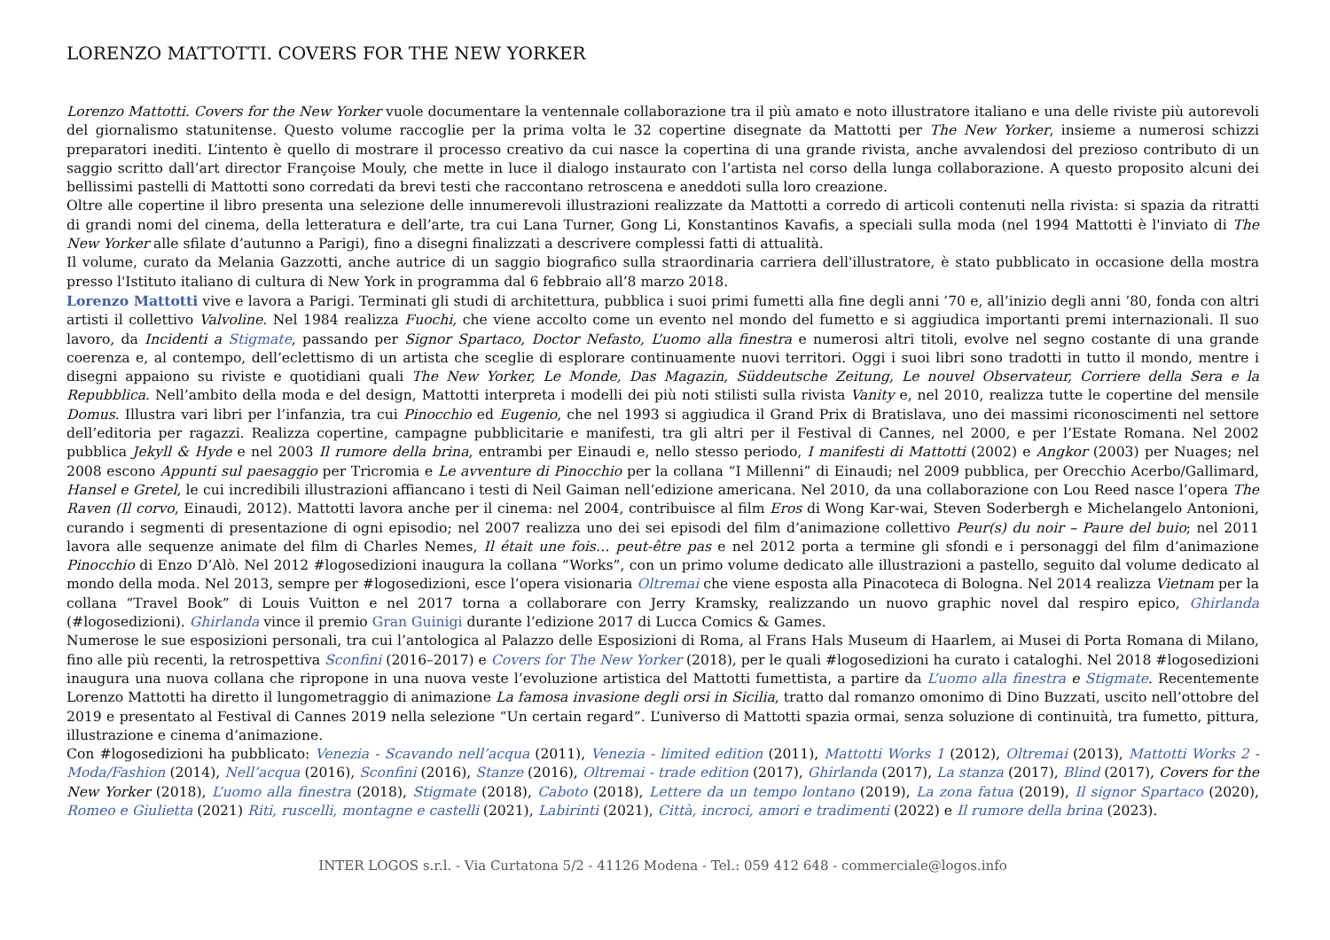LORENZO MATTOTTI. COVERS FOR THE NEW YORKER
Lorenzo Mattotti. Covers for the New Yorker vuole documentare la ventennale collaborazione tra il più amato e noto illustratore italiano e una delle riviste più autorevoli del giornalismo statunitense. Questo volume raccoglie per la prima volta le 32 copertine disegnate da Mattotti per The New Yorker, insieme a numerosi schizzi preparatori inediti. L’intento è quello di mostrare il processo creativo da cui nasce la copertina di una grande rivista, anche avvalendosi del prezioso contributo di un saggio scritto dall’art director Françoise Mouly, che mette in luce il dialogo instaurato con l’artista nel corso della lunga collaborazione. A questo proposito alcuni dei bellissimi pastelli di Mattotti sono corredati da brevi testi che raccontano retroscena e aneddoti sulla loro creazione.
Oltre alle copertine il libro presenta una selezione delle innumerevoli illustrazioni realizzate da Mattotti a corredo di articoli contenuti nella rivista: si spazia da ritratti di grandi nomi del cinema, della letteratura e dell’arte, tra cui Lana Turner, Gong Li, Konstantinos Kavafis, a speciali sulla moda (nel 1994 Mattotti è l'inviato di The New Yorker alle sfilate d’autunno a Parigi), fino a disegni finalizzati a descrivere complessi fatti di attualità.
Il volume, curato da Melania Gazzotti, anche autrice di un saggio biografico sulla straordinaria carriera dell'illustratore, è stato pubblicato in occasione della mostra presso l'Istituto italiano di cultura di New York in programma dal 6 febbraio all’8 marzo 2018.
Lorenzo Mattotti vive e lavora a Parigi. Terminati gli studi di architettura, pubblica i suoi primi fumetti alla fine degli anni ’70 e, all’inizio degli anni ’80, fonda con altri artisti il collettivo Valvoline. Nel 1984 realizza Fuochi, che viene accolto come un evento nel mondo del fumetto e si aggiudica importanti premi internazionali. Il suo lavoro, da Incidenti a Stigmate, passando per Signor Spartaco, Doctor Nefasto, L’uomo alla finestra e numerosi altri titoli, evolve nel segno costante di una grande coerenza e, al contempo, dell’eclettismo di un artista che sceglie di esplorare continuamente nuovi territori. Oggi i suoi libri sono tradotti in tutto il mondo, mentre i disegni appaiono su riviste e quotidiani quali The New Yorker, Le Monde, Das Magazin, Süddeutsche Zeitung, Le nouvel Observateur, Corriere della Sera e la Repubblica. Nell’ambito della moda e del design, Mattotti interpreta i modelli dei più noti stilisti sulla rivista Vanity e, nel 2010, realizza tutte le copertine del mensile Domus. Illustra vari libri per l’infanzia, tra cui Pinocchio ed Eugenio, che nel 1993 si aggiudica il Grand Prix di Bratislava, uno dei massimi riconoscimenti nel settore dell’editoria per ragazzi. Realizza copertine, campagne pubblicitarie e manifesti, tra gli altri per il Festival di Cannes, nel 2000, e per l’Estate Romana. Nel 2002 pubblica Jekyll & Hyde e nel 2003 Il rumore della brina, entrambi per Einaudi e, nello stesso periodo, I manifesti di Mattotti (2002) e Angkor (2003) per Nuages; nel 2008 escono Appunti sul paesaggio per Tricromia e Le avventure di Pinocchio per la collana “I Millenni” di Einaudi; nel 2009 pubblica, per Orecchio Acerbo/Gallimard, Hansel e Gretel, le cui incredibili illustrazioni affiancano i testi di Neil Gaiman nell’edizione americana. Nel 2010, da una collaborazione con Lou Reed nasce l’opera The Raven (Il corvo, Einaudi, 2012). Mattotti lavora anche per il cinema: nel 2004, contribuisce al film Eros di Wong Kar-wai, Steven Soderbergh e Michelangelo Antonioni, curando i segmenti di presentazione di ogni episodio; nel 2007 realizza uno dei sei episodi del film d’animazione collettivo Peur(s) du noir – Paure del buio; nel 2011 lavora alle sequenze animate del film di Charles Nemes, Il était une fois… peut-être pas e nel 2012 porta a termine gli sfondi e i personaggi del film d’animazione Pinocchio di Enzo D’Alò. Nel 2012 #logosedizioni inaugura la collana “Works”, con un primo volume dedicato alle illustrazioni a pastello, seguito dal volume dedicato al mondo della moda. Nel 2013, sempre per #logosedizioni, esce l’opera visionaria Oltremai che viene esposta alla Pinacoteca di Bologna. Nel 2014 realizza Vietnam per la collana “Travel Book” di Louis Vuitton e nel 2017 torna a collaborare con Jerry Kramsky, realizzando un nuovo graphic novel dal respiro epico, Ghirlanda (#logosedizioni). Ghirlanda vince il premio Gran Guinigi durante l’edizione 2017 di Lucca Comics & Games.
Numerose le sue esposizioni personali, tra cui l’antologica al Palazzo delle Esposizioni di Roma, al Frans Hals Museum di Haarlem, ai Musei di Porta Romana di Milano, fino alle più recenti, la retrospettiva Sconfini (2016–2017) e Covers for The New Yorker (2018), per le quali #logosedizioni ha curato i cataloghi. Nel 2018 #logosedizioni inaugura una nuova collana che ripropone in una nuova veste l’evoluzione artistica del Mattotti fumettista, a partire da L’uomo alla finestra e Stigmate. Recentemente Lorenzo Mattotti ha diretto il lungometraggio di animazione La famosa invasione degli orsi in Sicilia, tratto dal romanzo omonimo di Dino Buzzati, uscito nell’ottobre del 2019 e presentato al Festival di Cannes 2019 nella selezione “Un certain regard”. L’universo di Mattotti spazia ormai, senza soluzione di continuità, tra fumetto, pittura, illustrazione e cinema d’animazione.
Con #logosedizioni ha pubblicato: Venezia - Scavando nell’acqua (2011), Venezia - limited edition (2011), Mattotti Works 1 (2012), Oltremai (2013), Mattotti Works 2 -Moda/Fashion (2014), Nell’acqua (2016), Sconfini (2016), Stanze (2016), Oltremai - trade edition (2017), Ghirlanda (2017), La stanza (2017), Blind (2017), Covers for the New Yorker (2018), L’uomo alla finestra (2018), Stigmate (2018), Caboto (2018), Lettere da un tempo lontano (2019), La zona fatua (2019), Il signor Spartaco (2020), Romeo e Giulietta (2021) Riti, ruscelli, montagne e castelli (2021), Labirinti (2021), Città, incroci, amori e tradimenti (2022) e Il rumore della brina (2023).
INTER LOGOS s.r.l. - Via Curtatona 5/2 - 41126 Modena - Tel.: 059 412 648 - commerciale@logos.info